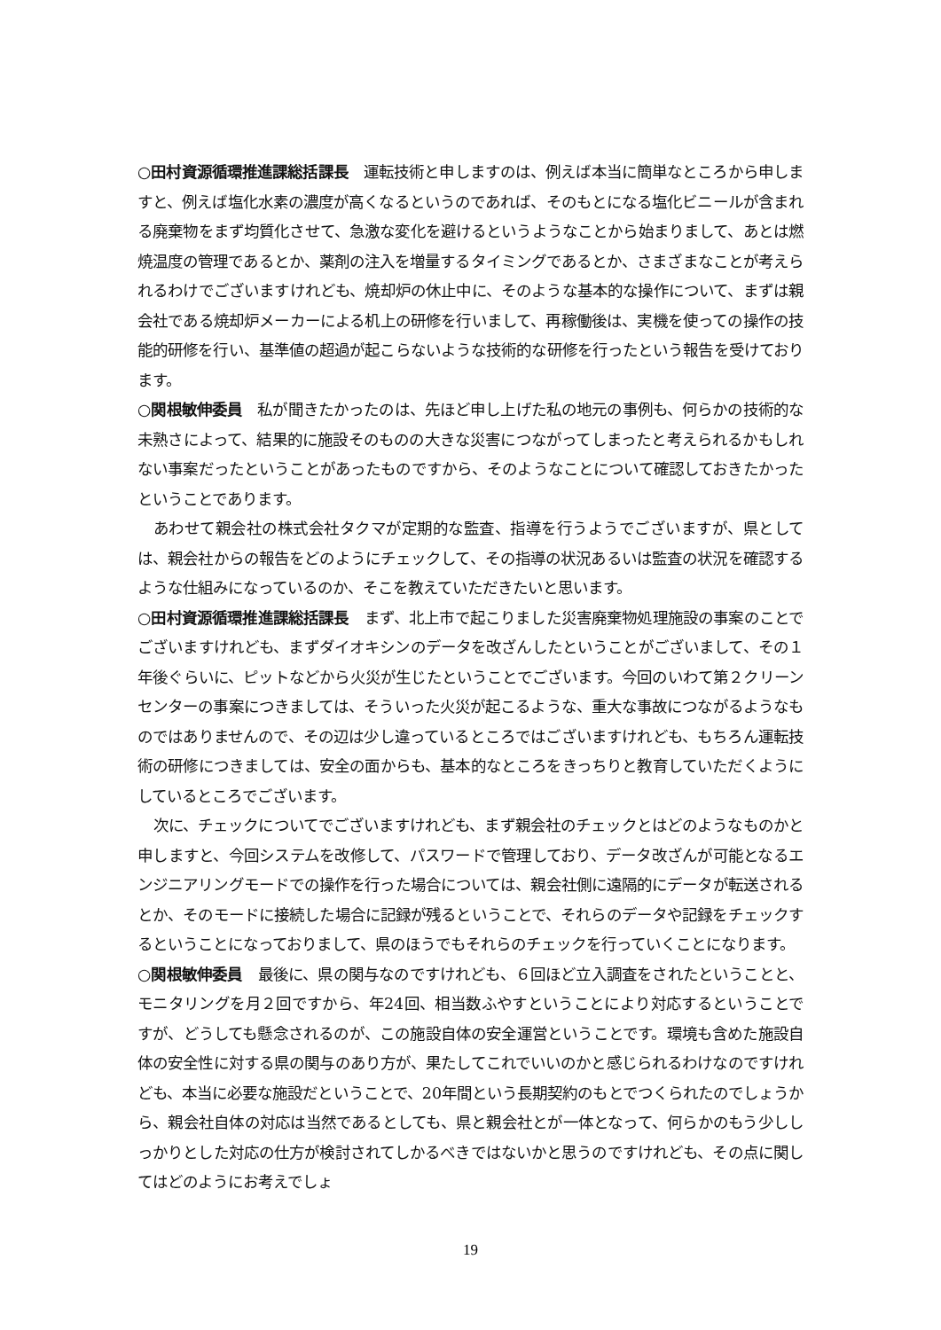○田村資源循環推進課総括課長　運転技術と申しますのは、例えば本当に簡単なところから申しますと、例えば塩化水素の濃度が高くなるというのであれば、そのもとになる塩化ビニールが含まれる廃棄物をまず均質化させて、急激な変化を避けるというようなことから始まりまして、あとは燃焼温度の管理であるとか、薬剤の注入を増量するタイミングであるとか、さまざまなことが考えられるわけでございますけれども、焼却炉の休止中に、そのような基本的な操作について、まずは親会社である焼却炉メーカーによる机上の研修を行いまして、再稼働後は、実機を使っての操作の技能的研修を行い、基準値の超過が起こらないような技術的な研修を行ったという報告を受けております。
○関根敏伸委員　私が聞きたかったのは、先ほど申し上げた私の地元の事例も、何らかの技術的な未熟さによって、結果的に施設そのものの大きな災害につながってしまったと考えられるかもしれない事案だったということがあったものですから、そのようなことについて確認しておきたかったということであります。
あわせて親会社の株式会社タクマが定期的な監査、指導を行うようでございますが、県としては、親会社からの報告をどのようにチェックして、その指導の状況あるいは監査の状況を確認するような仕組みになっているのか、そこを教えていただきたいと思います。
○田村資源循環推進課総括課長　まず、北上市で起こりました災害廃棄物処理施設の事案のことでございますけれども、まずダイオキシンのデータを改ざんしたということがございまして、その１年後ぐらいに、ピットなどから火災が生じたということでございます。今回のいわて第２クリーンセンターの事案につきましては、そういった火災が起こるような、重大な事故につながるようなものではありませんので、その辺は少し違っているところではございますけれども、もちろん運転技術の研修につきましては、安全の面からも、基本的なところをきっちりと教育していただくようにしているところでございます。
次に、チェックについてでございますけれども、まず親会社のチェックとはどのようなものかと申しますと、今回システムを改修して、パスワードで管理しており、データ改ざんが可能となるエンジニアリングモードでの操作を行った場合については、親会社側に遠隔的にデータが転送されるとか、そのモードに接続した場合に記録が残るということで、それらのデータや記録をチェックするということになっておりまして、県のほうでもそれらのチェックを行っていくことになります。
○関根敏伸委員　最後に、県の関与なのですけれども、６回ほど立入調査をされたということと、モニタリングを月２回ですから、年24回、相当数ふやすということにより対応するということですが、どうしても懸念されるのが、この施設自体の安全運営ということです。環境も含めた施設自体の安全性に対する県の関与のあり方が、果たしてこれでいいのかと感じられるわけなのですけれども、本当に必要な施設だということで、20年間という長期契約のもとでつくられたのでしょうから、親会社自体の対応は当然であるとしても、県と親会社とが一体となって、何らかのもう少ししっかりとした対応の仕方が検討されてしかるべきではないかと思うのですけれども、その点に関してはどのようにお考えでしょ
19